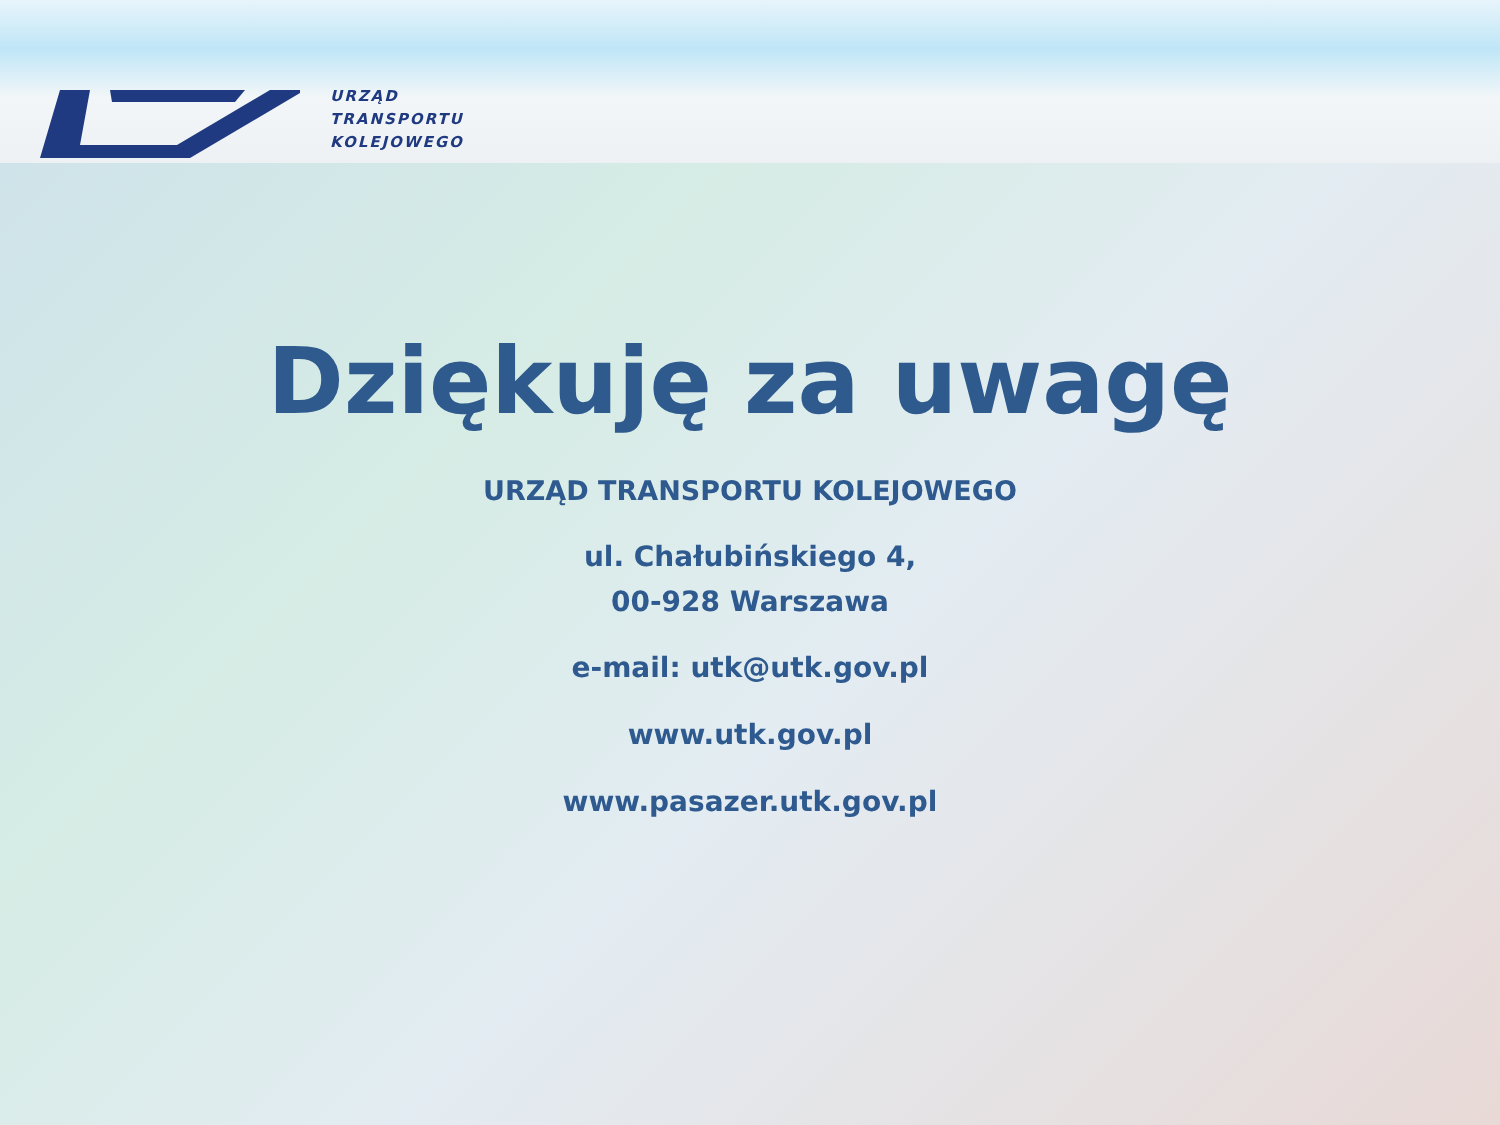URZĄD
TRANSPORTU
KOLEJOWEGO
Dziękuję za uwagę
URZĄD TRANSPORTU KOLEJOWEGO
ul. Chałubińskiego 4,
00-928 Warszawa
e-mail: utk@utk.gov.pl
www.utk.gov.pl
www.pasazer.utk.gov.pl